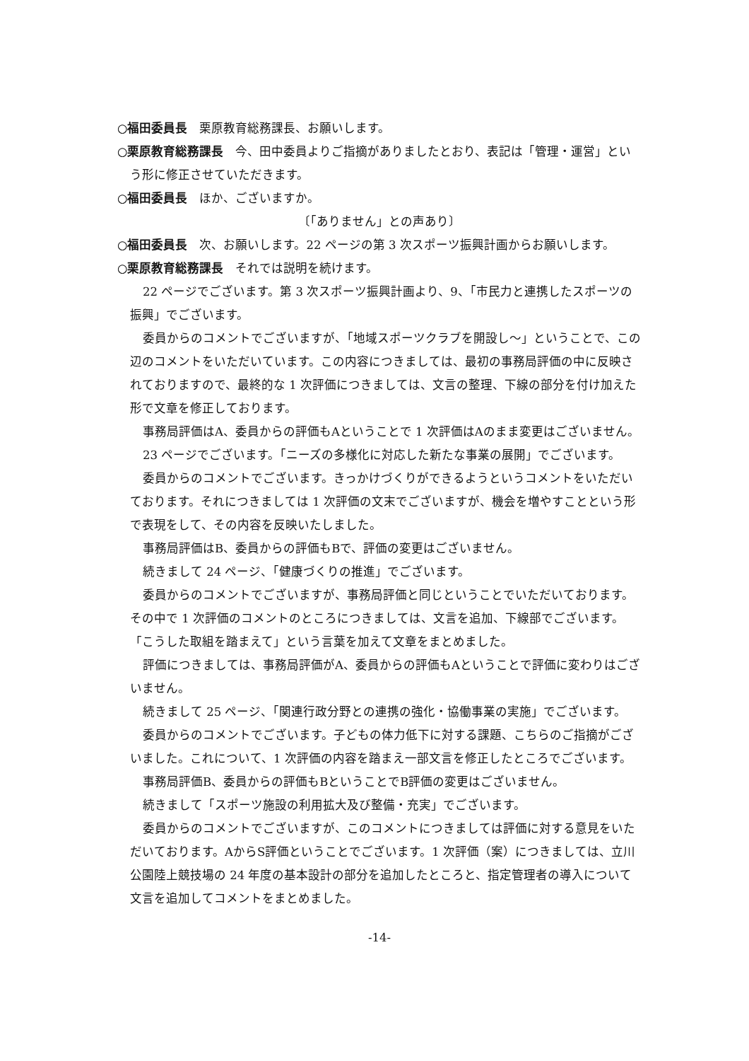○福田委員長　栗原教育総務課長、お願いします。
○栗原教育総務課長　今、田中委員よりご指摘がありましたとおり、表記は「管理・運営」という形に修正させていただきます。
○福田委員長　ほか、ございますか。
〔「ありません」との声あり〕
○福田委員長　次、お願いします。22 ページの第 3 次スポーツ振興計画からお願いします。
○栗原教育総務課長　それでは説明を続けます。
22 ページでございます。第 3 次スポーツ振興計画より、9、「市民力と連携したスポーツの振興」でございます。
委員からのコメントでございますが、「地域スポーツクラブを開設し～」ということで、この辺のコメントをいただいています。この内容につきましては、最初の事務局評価の中に反映されておりますので、最終的な 1 次評価につきましては、文言の整理、下線の部分を付け加えた形で文章を修正しております。
事務局評価はA、委員からの評価もAということで 1 次評価はAのまま変更はございません。
23 ページでございます。「ニーズの多様化に対応した新たな事業の展開」でございます。
委員からのコメントでございます。きっかけづくりができるようというコメントをいただいております。それにつきましては 1 次評価の文末でございますが、機会を増やすことという形で表現をして、その内容を反映いたしました。
事務局評価はB、委員からの評価もBで、評価の変更はございません。
続きまして 24 ページ、「健康づくりの推進」でございます。
委員からのコメントでございますが、事務局評価と同じということでいただいております。その中で 1 次評価のコメントのところにつきましては、文言を追加、下線部でございます。「こうした取組を踏まえて」という言葉を加えて文章をまとめました。
評価につきましては、事務局評価がA、委員からの評価もAということで評価に変わりはございません。
続きまして 25 ページ、「関連行政分野との連携の強化・協働事業の実施」でございます。
委員からのコメントでございます。子どもの体力低下に対する課題、こちらのご指摘がございました。これについて、1 次評価の内容を踏まえ一部文言を修正したところでございます。
事務局評価B、委員からの評価もBということでB評価の変更はございません。
続きまして「スポーツ施設の利用拡大及び整備・充実」でございます。
委員からのコメントでございますが、このコメントにつきましては評価に対する意見をいただいております。AからS評価ということでございます。1 次評価（案）につきましては、立川公園陸上競技場の 24 年度の基本設計の部分を追加したところと、指定管理者の導入について文言を追加してコメントをまとめました。
-14-